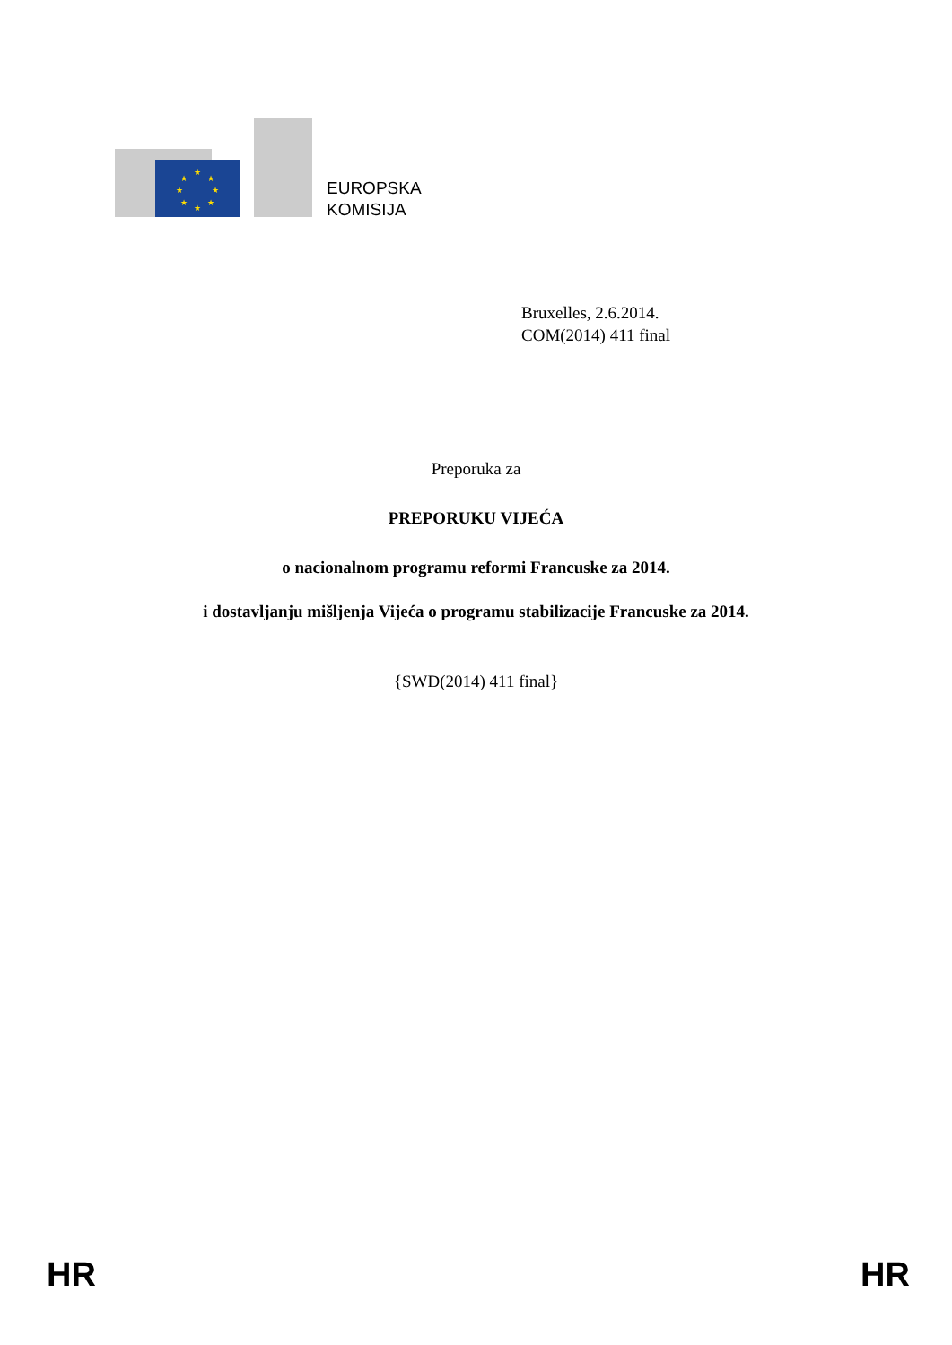★
★
★
★
★
★
★
★
EUROPSKA
KOMISIJA
Bruxelles, 2.6.2014.
COM(2014) 411 final
Preporuka za
PREPORUKU VIJEĆA
o nacionalnom programu reformi Francuske za 2014.
i dostavljanju mišljenja Vijeća o programu stabilizacije Francuske za 2014.
{SWD(2014) 411 final}
HR HR